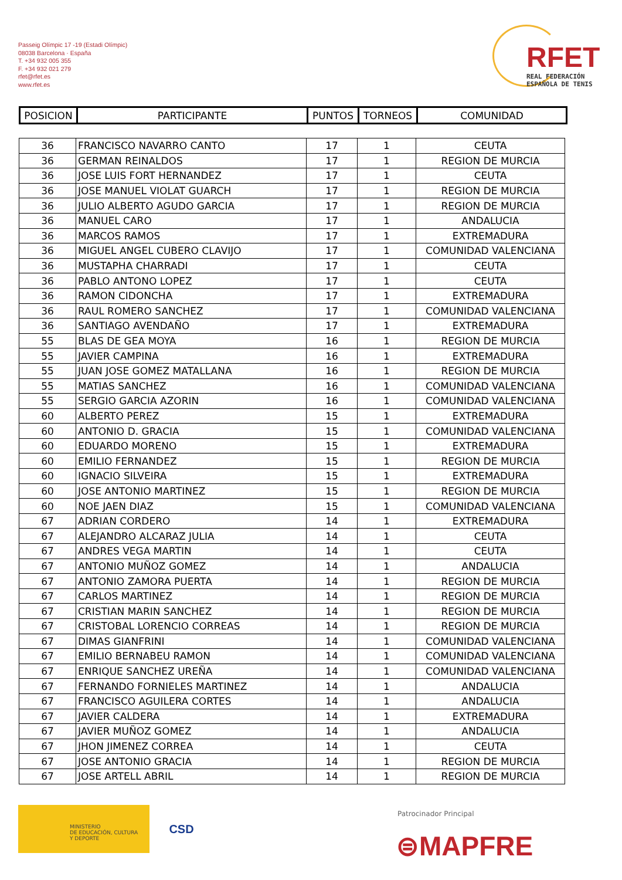Passeig Olímpic 17 -19 (Estadi Olímpic)
08038 Barcelona · España
T. +34 932 005 355
F. +34 932 021 279
rfet@rfet.es
www.rfet.es
RFET
REAL FEDERACIÓN
ESPAÑOLA DE TENIS
| POSICION | PARTICIPANTE | PUNTOS | TORNEOS | COMUNIDAD |
| --- | --- | --- | --- | --- |
| 36 | FRANCISCO NAVARRO CANTO | 17 | 1 | CEUTA |
| 36 | GERMAN REINALDOS | 17 | 1 | REGION DE MURCIA |
| 36 | JOSE LUIS FORT HERNANDEZ | 17 | 1 | CEUTA |
| 36 | JOSE MANUEL VIOLAT GUARCH | 17 | 1 | REGION DE MURCIA |
| 36 | JULIO ALBERTO AGUDO GARCIA | 17 | 1 | REGION DE MURCIA |
| 36 | MANUEL CARO | 17 | 1 | ANDALUCIA |
| 36 | MARCOS RAMOS | 17 | 1 | EXTREMADURA |
| 36 | MIGUEL ANGEL CUBERO CLAVIJO | 17 | 1 | COMUNIDAD VALENCIANA |
| 36 | MUSTAPHA CHARRADI | 17 | 1 | CEUTA |
| 36 | PABLO ANTONO LOPEZ | 17 | 1 | CEUTA |
| 36 | RAMON CIDONCHA | 17 | 1 | EXTREMADURA |
| 36 | RAUL ROMERO SANCHEZ | 17 | 1 | COMUNIDAD VALENCIANA |
| 36 | SANTIAGO AVENDAÑO | 17 | 1 | EXTREMADURA |
| 55 | BLAS DE GEA MOYA | 16 | 1 | REGION DE MURCIA |
| 55 | JAVIER CAMPINA | 16 | 1 | EXTREMADURA |
| 55 | JUAN JOSE GOMEZ MATALLANA | 16 | 1 | REGION DE MURCIA |
| 55 | MATIAS SANCHEZ | 16 | 1 | COMUNIDAD VALENCIANA |
| 55 | SERGIO GARCIA AZORIN | 16 | 1 | COMUNIDAD VALENCIANA |
| 60 | ALBERTO PEREZ | 15 | 1 | EXTREMADURA |
| 60 | ANTONIO D. GRACIA | 15 | 1 | COMUNIDAD VALENCIANA |
| 60 | EDUARDO MORENO | 15 | 1 | EXTREMADURA |
| 60 | EMILIO FERNANDEZ | 15 | 1 | REGION DE MURCIA |
| 60 | IGNACIO SILVEIRA | 15 | 1 | EXTREMADURA |
| 60 | JOSE ANTONIO MARTINEZ | 15 | 1 | REGION DE MURCIA |
| 60 | NOE JAEN DIAZ | 15 | 1 | COMUNIDAD VALENCIANA |
| 67 | ADRIAN CORDERO | 14 | 1 | EXTREMADURA |
| 67 | ALEJANDRO ALCARAZ JULIA | 14 | 1 | CEUTA |
| 67 | ANDRES VEGA MARTIN | 14 | 1 | CEUTA |
| 67 | ANTONIO MUÑOZ GOMEZ | 14 | 1 | ANDALUCIA |
| 67 | ANTONIO ZAMORA PUERTA | 14 | 1 | REGION DE MURCIA |
| 67 | CARLOS MARTINEZ | 14 | 1 | REGION DE MURCIA |
| 67 | CRISTIAN MARIN SANCHEZ | 14 | 1 | REGION DE MURCIA |
| 67 | CRISTOBAL LORENCIO CORREAS | 14 | 1 | REGION DE MURCIA |
| 67 | DIMAS GIANFRINI | 14 | 1 | COMUNIDAD VALENCIANA |
| 67 | EMILIO BERNABEU RAMON | 14 | 1 | COMUNIDAD VALENCIANA |
| 67 | ENRIQUE SANCHEZ UREÑA | 14 | 1 | COMUNIDAD VALENCIANA |
| 67 | FERNANDO FORNIELES MARTINEZ | 14 | 1 | ANDALUCIA |
| 67 | FRANCISCO AGUILERA CORTES | 14 | 1 | ANDALUCIA |
| 67 | JAVIER CALDERA | 14 | 1 | EXTREMADURA |
| 67 | JAVIER MUÑOZ GOMEZ | 14 | 1 | ANDALUCIA |
| 67 | JHON JIMENEZ CORREA | 14 | 1 | CEUTA |
| 67 | JOSE ANTONIO GRACIA | 14 | 1 | REGION DE MURCIA |
| 67 | JOSE ARTELL ABRIL | 14 | 1 | REGION DE MURCIA |
MINISTERIO
DE EDUCACIÓN, CULTURA
Y DEPORTE
CSD
Patrocinador Principal
⊜MAPFRE